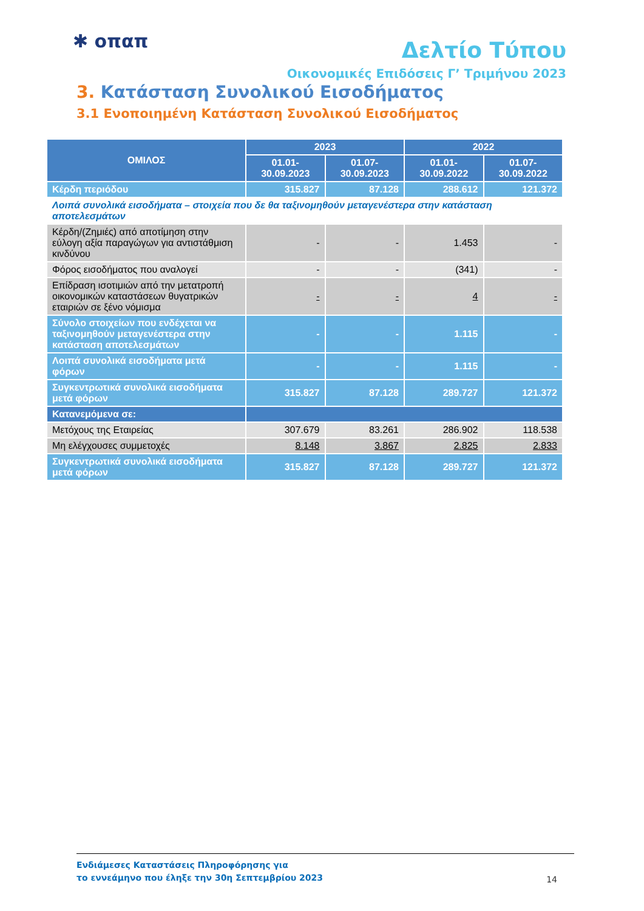✱ οπαπ
Δελτίο Τύπου
Οικονομικές Επιδόσεις Γ’ Τριμήνου 2023
3. Κατάσταση Συνολικού Εισοδήματος
3.1 Ενοποιημένη Κατάσταση Συνολικού Εισοδήματος
| ΟΜΙΛΟΣ | 2023 | | 2022 | |
| --- | --- | --- | --- | --- |
| | 01.01- 30.09.2023 | 01.07- 30.09.2023 | 01.01- 30.09.2022 | 01.07- 30.09.2022 |
| Κέρδη περιόδου | 315.827 | 87.128 | 288.612 | 121.372 |
| Λοιπά συνολικά εισοδήματα – στοιχεία που δε θα ταξινομηθούν μεταγενέστερα στην κατάσταση αποτελεσμάτων | | | | |
| Κέρδη/(Ζημιές) από αποτίμηση στην εύλογη αξία παραγώγων για αντιστάθμιση κινδύνου | - | - | 1.453 | - |
| Φόρος εισοδήματος που αναλογεί | - | - | (341) | - |
| Επίδραση ισοτιμιών από την μετατροπή οικονομικών καταστάσεων θυγατρικών εταιριών σε ξένο νόμισμα | - | - | 4 | - |
| Σύνολο στοιχείων που ενδέχεται να ταξινομηθούν μεταγενέστερα στην κατάσταση αποτελεσμάτων | - | - | 1.115 | - |
| Λοιπά συνολικά εισοδήματα μετά φόρων | - | - | 1.115 | - |
| Συγκεντρωτικά συνολικά εισοδήματα μετά φόρων | 315.827 | 87.128 | 289.727 | 121.372 |
| Κατανεμόμενα σε: | | | | |
| Μετόχους της Εταιρείας | 307.679 | 83.261 | 286.902 | 118.538 |
| Μη ελέγχουσες συμμετοχές | 8.148 | 3.867 | 2.825 | 2.833 |
| Συγκεντρωτικά συνολικά εισοδήματα μετά φόρων | 315.827 | 87.128 | 289.727 | 121.372 |
Ενδιάμεσες Καταστάσεις Πληροφόρησης για
το εννεάμηνο που έληξε την 30η Σεπτεμβρίου 2023
14